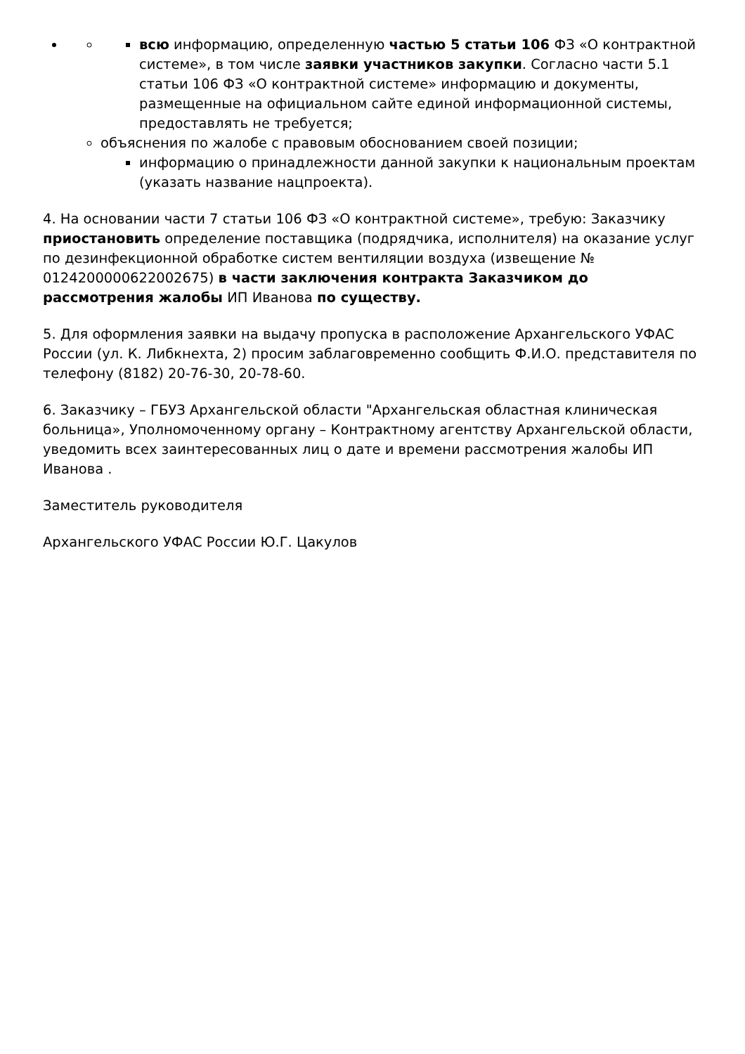всю информацию, определенную частью 5 статьи 106 ФЗ «О контрактной системе», в том числе заявки участников закупки. Согласно части 5.1 статьи 106 ФЗ «О контрактной системе» информацию и документы, размещенные на официальном сайте единой информационной системы, предоставлять не требуется;
объяснения по жалобе с правовым обоснованием своей позиции;
информацию о принадлежности данной закупки к национальным проектам (указать название нацпроекта).
4. На основании части 7 статьи 106 ФЗ «О контрактной системе», требую: Заказчику приостановить определение поставщика (подрядчика, исполнителя) на оказание услуг по дезинфекционной обработке систем вентиляции воздуха (извещение № 0124200000622002675) в части заключения контракта Заказчиком до рассмотрения жалобы ИП Иванова по существу.
5. Для оформления заявки на выдачу пропуска в расположение Архангельского УФАС России (ул. К. Либкнехта, 2) просим заблаговременно сообщить Ф.И.О. представителя по телефону (8182) 20-76-30, 20-78-60.
6. Заказчику – ГБУЗ Архангельской области "Архангельская областная клиническая больница», Уполномоченному органу – Контрактному агентству Архангельской области, уведомить всех заинтересованных лиц о дате и времени рассмотрения жалобы ИП Иванова .
Заместитель руководителя
Архангельского УФАС России Ю.Г. Цакулов